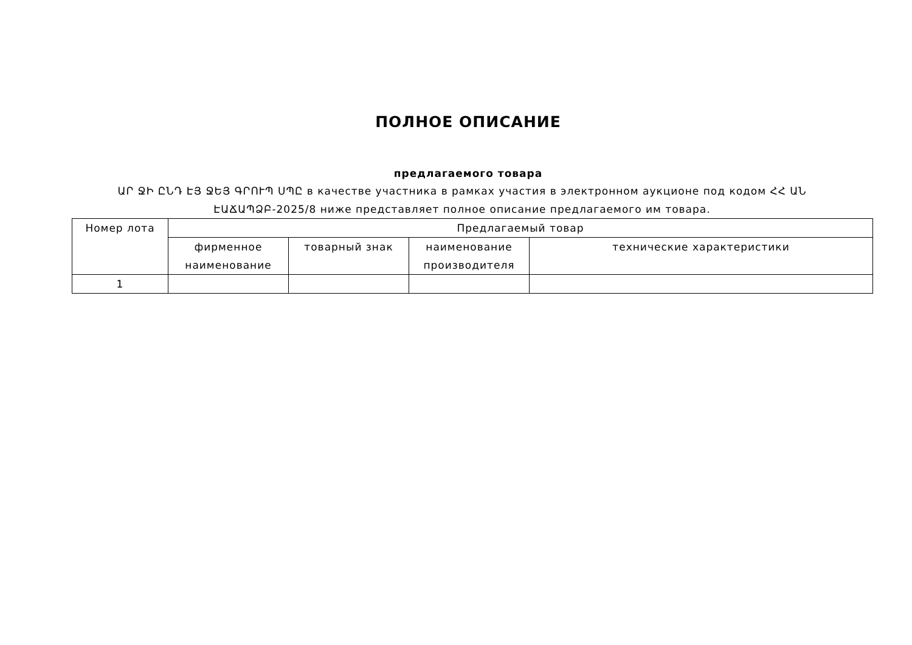ПОЛНОЕ ОПИСАНИЕ
предлагаемого товара
ԱՐ ՋԻ ԸՆԴ ԷՅ ՋԵՅ ԳՐՈՒՊ ՍՊԸ в качестве участника в рамках участия в электронном аукционе под кодом ՀՀ ԱՆ ԷԱՃԱՊՁԲ-2025/8 ниже представляет полное описание предлагаемого им товара.
| Номер лота | Предлагаемый товар | | | |
| --- | --- | --- | --- | --- |
| | фирменное наименование | товарный знак | наименование производителя | технические характеристики |
| 1 | | | | |